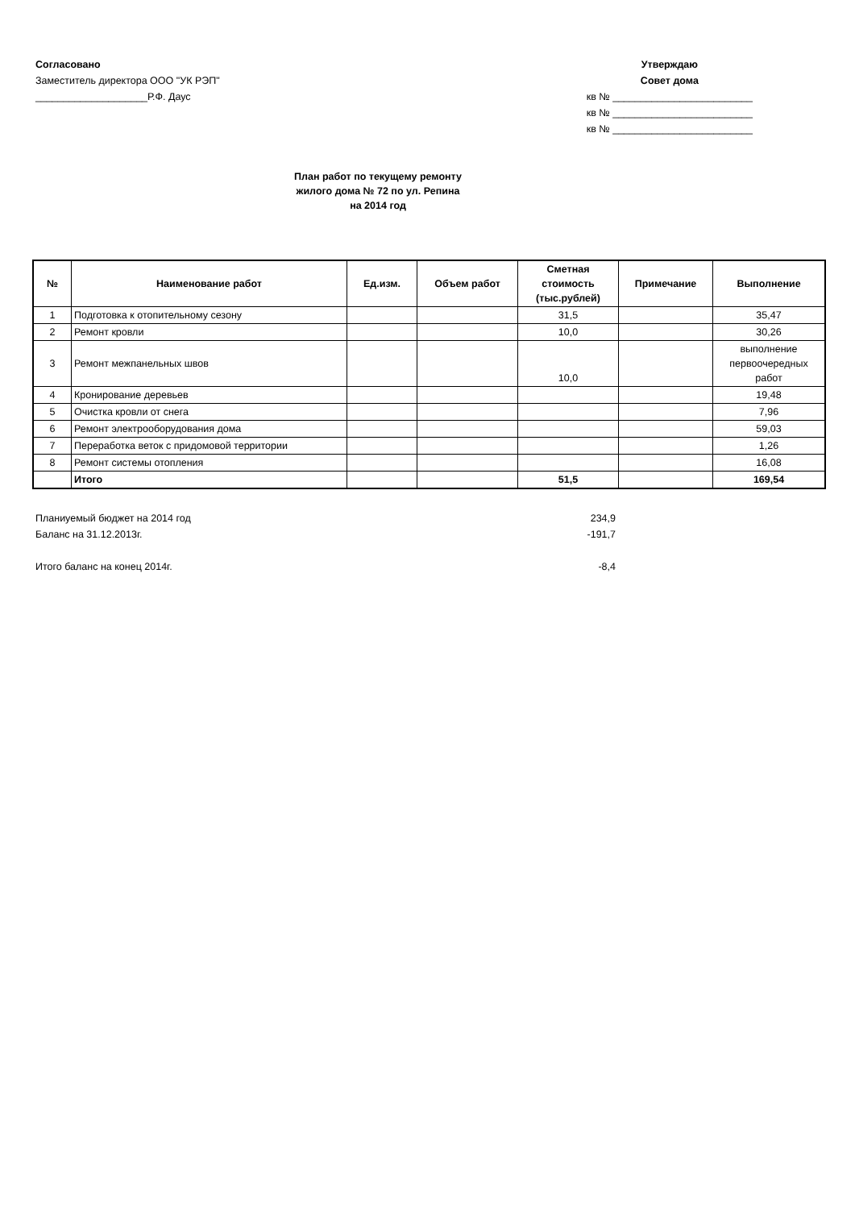Согласовано
Заместитель директора ООО "УК РЭП"
____________________Р.Ф. Даус
Утверждаю
Совет дома
кв № _________________________
кв № _________________________
кв № _________________________
План работ по текущему ремонту
жилого дома № 72 по ул. Репина
на 2014 год
| № | Наименование работ | Ед.изм. | Объем работ | Сметная стоимость (тыс.рублей) | Примечание | Выполнение |
| --- | --- | --- | --- | --- | --- | --- |
| 1 | Подготовка к отопительному сезону | | | 31,5 | | 35,47 |
| 2 | Ремонт кровли | | | 10,0 | | 30,26 |
| 3 | Ремонт межпанельных швов | | | 10,0 | | выполнение первоочередных работ |
| 4 | Кронирование деревьев | | | | | 19,48 |
| 5 | Очистка кровли от снега | | | | | 7,96 |
| 6 | Ремонт электрооборудования дома | | | | | 59,03 |
| 7 | Переработка веток с придомовой территории | | | | | 1,26 |
| 8 | Ремонт системы отопления | | | | | 16,08 |
| | Итого | | | 51,5 | | 169,54 |
Планиуемый бюджет на 2014 год 234,9
Баланс на 31.12.2013г. -191,7
Итого баланс на конец 2014г. -8,4